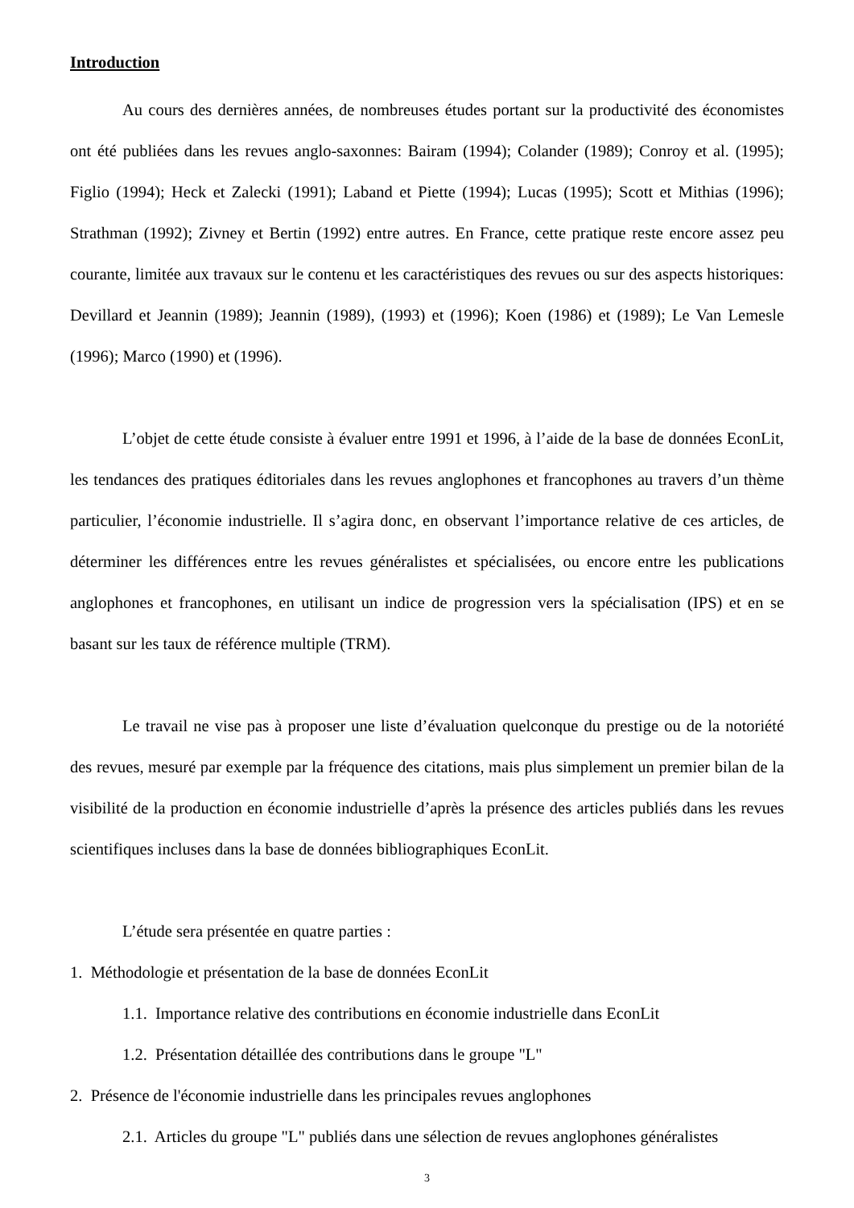Introduction
Au cours des dernières années, de nombreuses études portant sur la productivité des économistes ont été publiées dans les revues anglo-saxonnes: Bairam (1994); Colander (1989); Conroy et al. (1995); Figlio (1994); Heck et Zalecki (1991); Laband et Piette (1994); Lucas (1995); Scott et Mithias (1996); Strathman (1992); Zivney et Bertin (1992) entre autres. En France, cette pratique reste encore assez peu courante, limitée aux travaux sur le contenu et les caractéristiques des revues ou sur des aspects historiques: Devillard et Jeannin (1989); Jeannin (1989), (1993) et (1996); Koen (1986) et (1989); Le Van Lemesle (1996); Marco (1990) et (1996).
L’objet de cette étude consiste à évaluer entre 1991 et 1996, à l’aide de la base de données EconLit, les tendances des pratiques éditoriales dans les revues anglophones et francophones au travers d’un thème particulier, l’économie industrielle. Il s’agira donc, en observant l’importance relative de ces articles, de déterminer les différences entre les revues généralistes et spécialisées, ou encore entre les publications anglophones et francophones, en utilisant un indice de progression vers la spécialisation (IPS) et en se basant sur les taux de référence multiple (TRM).
Le travail ne vise pas à proposer une liste d’évaluation quelconque du prestige ou de la notoriété des revues, mesuré par exemple par la fréquence des citations, mais plus simplement un premier bilan de la visibilité de la production en économie industrielle d’après la présence des articles publiés dans les revues scientifiques incluses dans la base de données bibliographiques EconLit.
L’étude sera présentée en quatre parties :
1. Méthodologie et présentation de la base de données EconLit
1.1. Importance relative des contributions en économie industrielle dans EconLit
1.2. Présentation détaillée des contributions dans le groupe "L"
2. Présence de l'économie industrielle dans les principales revues anglophones
2.1. Articles du groupe "L" publiés dans une sélection de revues anglophones généralistes
3